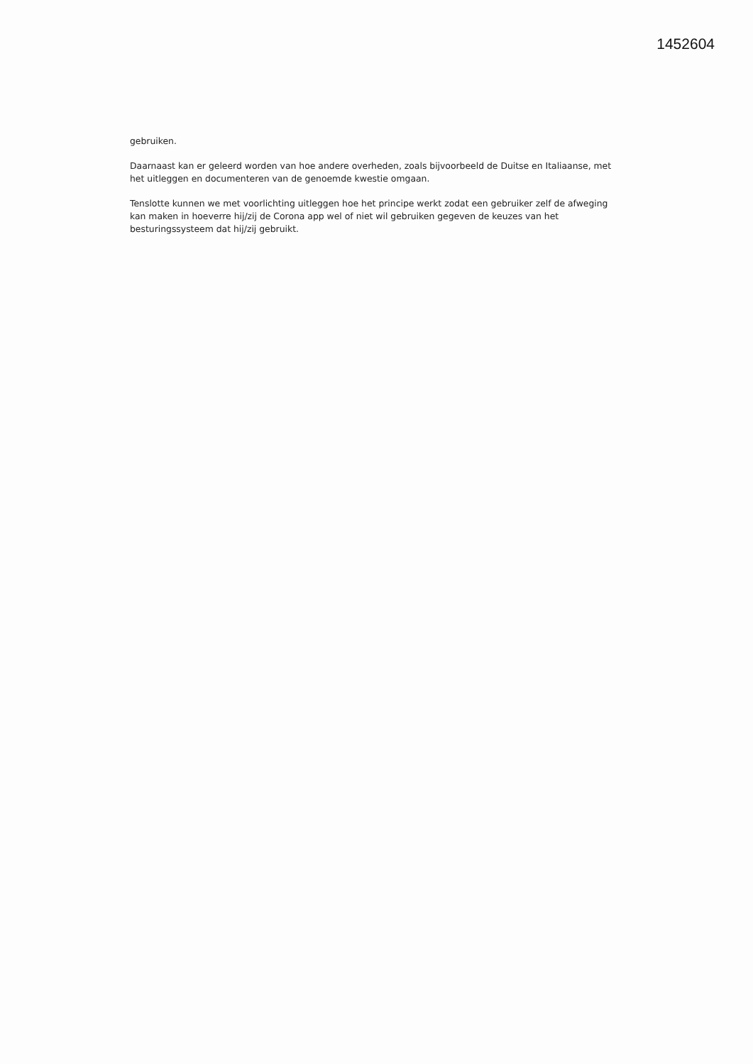1452604
gebruiken.
Daarnaast kan er geleerd worden van hoe andere overheden, zoals bijvoorbeeld de Duitse en Italiaanse, met het uitleggen en documenteren van de genoemde kwestie omgaan.
Tenslotte kunnen we met voorlichting uitleggen hoe het principe werkt zodat een gebruiker zelf de afweging kan maken in hoeverre hij/zij de Corona app wel of niet wil gebruiken gegeven de keuzes van het besturingssysteem dat hij/zij gebruikt.